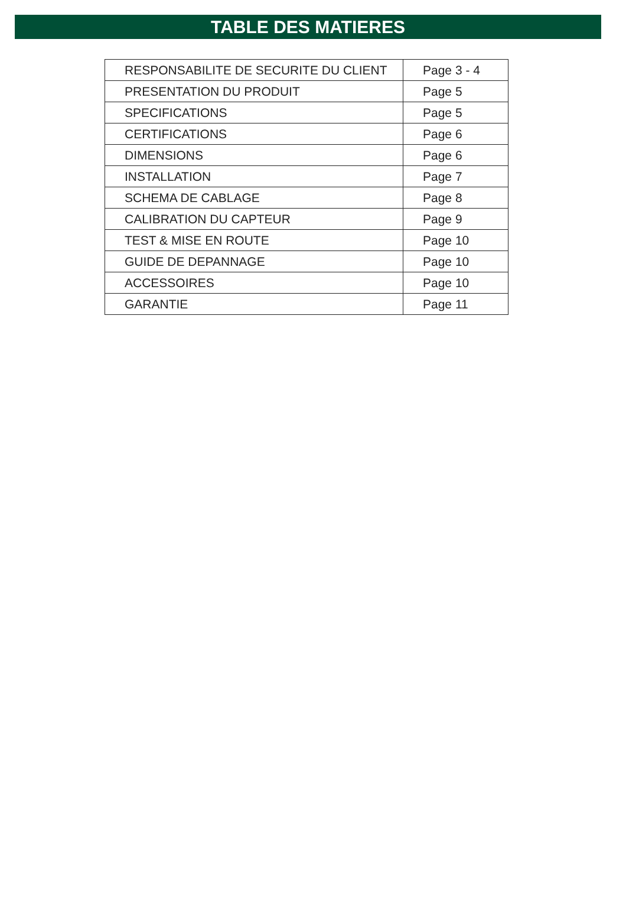TABLE DES MATIERES
| RESPONSABILITE DE SECURITE DU CLIENT | Page 3 - 4 |
| PRESENTATION DU PRODUIT | Page 5 |
| SPECIFICATIONS | Page 5 |
| CERTIFICATIONS | Page 6 |
| DIMENSIONS | Page 6 |
| INSTALLATION | Page 7 |
| SCHEMA DE CABLAGE | Page 8 |
| CALIBRATION DU CAPTEUR | Page 9 |
| TEST & MISE EN ROUTE | Page 10 |
| GUIDE DE DEPANNAGE | Page 10 |
| ACCESSOIRES | Page 10 |
| GARANTIE | Page 11 |